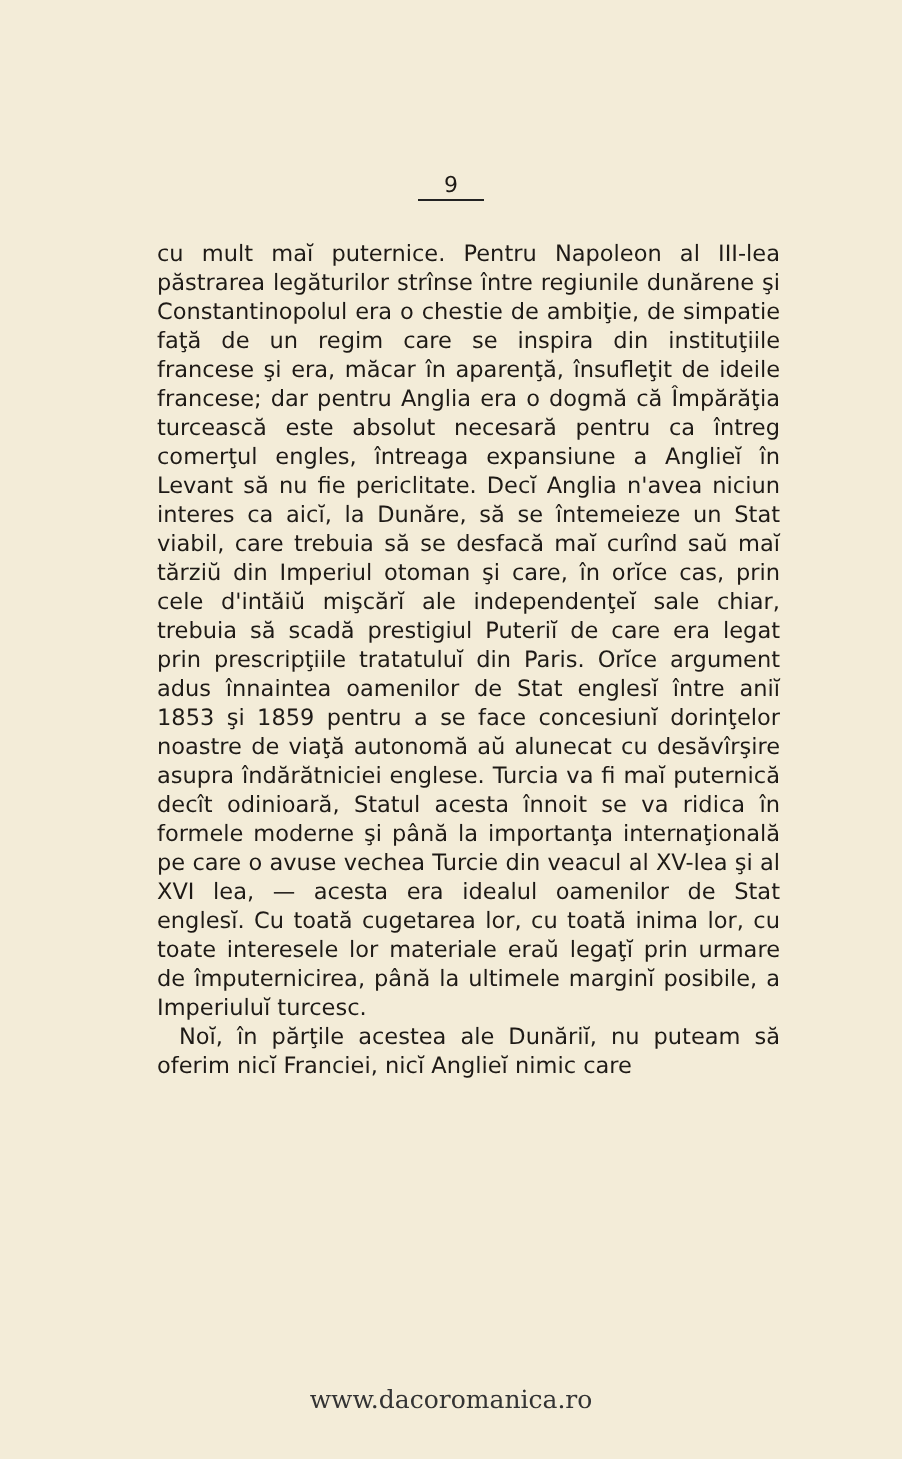9
cu mult maĭ puternice. Pentru Napoleon al III-lea păstrarea legăturilor strînse între regiunile dunărene şi Constantinopolul era o chestie de ambiţie, de simpatie faţă de un regim care se inspira din instituţiile francese şi era, măcar în aparenţă, însufleţit de ideile francese; dar pentru Anglia era o dogmă că Împărăţia turcească este absolut necesară pentru ca întreg comerţul engles, întreaga expansiune a Anglieĭ în Levant să nu fie periclitate. Decĭ Anglia n'avea niciun interes ca aicĭ, la Dunăre, să se întemeieze un Stat viabil, care trebuia să se desfacă maĭ curînd saŭ maĭ tărziŭ din Imperiul otoman şi care, în orĭce cas, prin cele d'intăiŭ mişcărĭ ale independenţeĭ sale chiar, trebuia să scadă prestigiul Puteriĭ de care era legat prin prescripţiile tratatuluĭ din Paris. Orĭce argument adus înnaintea oamenilor de Stat englesĭ între aniĭ 1853 şi 1859 pentru a se face concesiunĭ dorinţelor noastre de viaţă autonomă aŭ alunecat cu desăvîrşire asupra îndărătniciei englese. Turcia va fi maĭ puternică decît odinioară, Statul acesta înnoit se va ridica în formele moderne şi până la importanţa internaţională pe care o avuse vechea Turcie din veacul al XV-lea şi al XVI lea, — acesta era idealul oamenilor de Stat englesĭ. Cu toată cugetarea lor, cu toată inima lor, cu toate interesele lor materiale eraŭ legaţĭ prin urmare de împuternicirea, până la ultimele marginĭ posibile, a Imperiuluĭ turcesc.
Noĭ, în părţile acestea ale Dunăriĭ, nu puteam să oferim nicĭ Franciei, nicĭ Anglieĭ nimic care
www.dacoromanica.ro